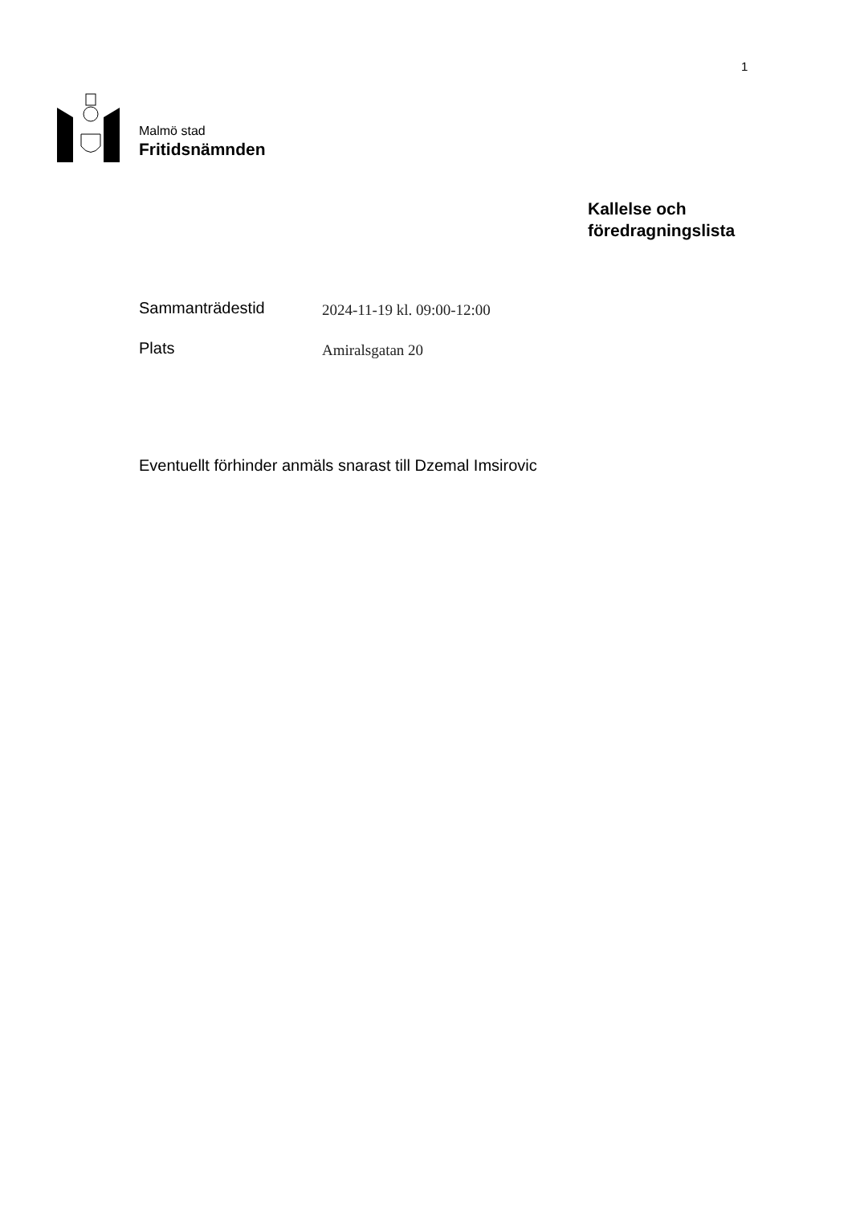1
Malmö stad
Fritidsnämnden
Kallelse och
föredragningslista
Sammanträdestid
2024-11-19 kl. 09:00-12:00
Plats
Amiralsgatan 20
Eventuellt förhinder anmäls snarast till Dzemal Imsirovic